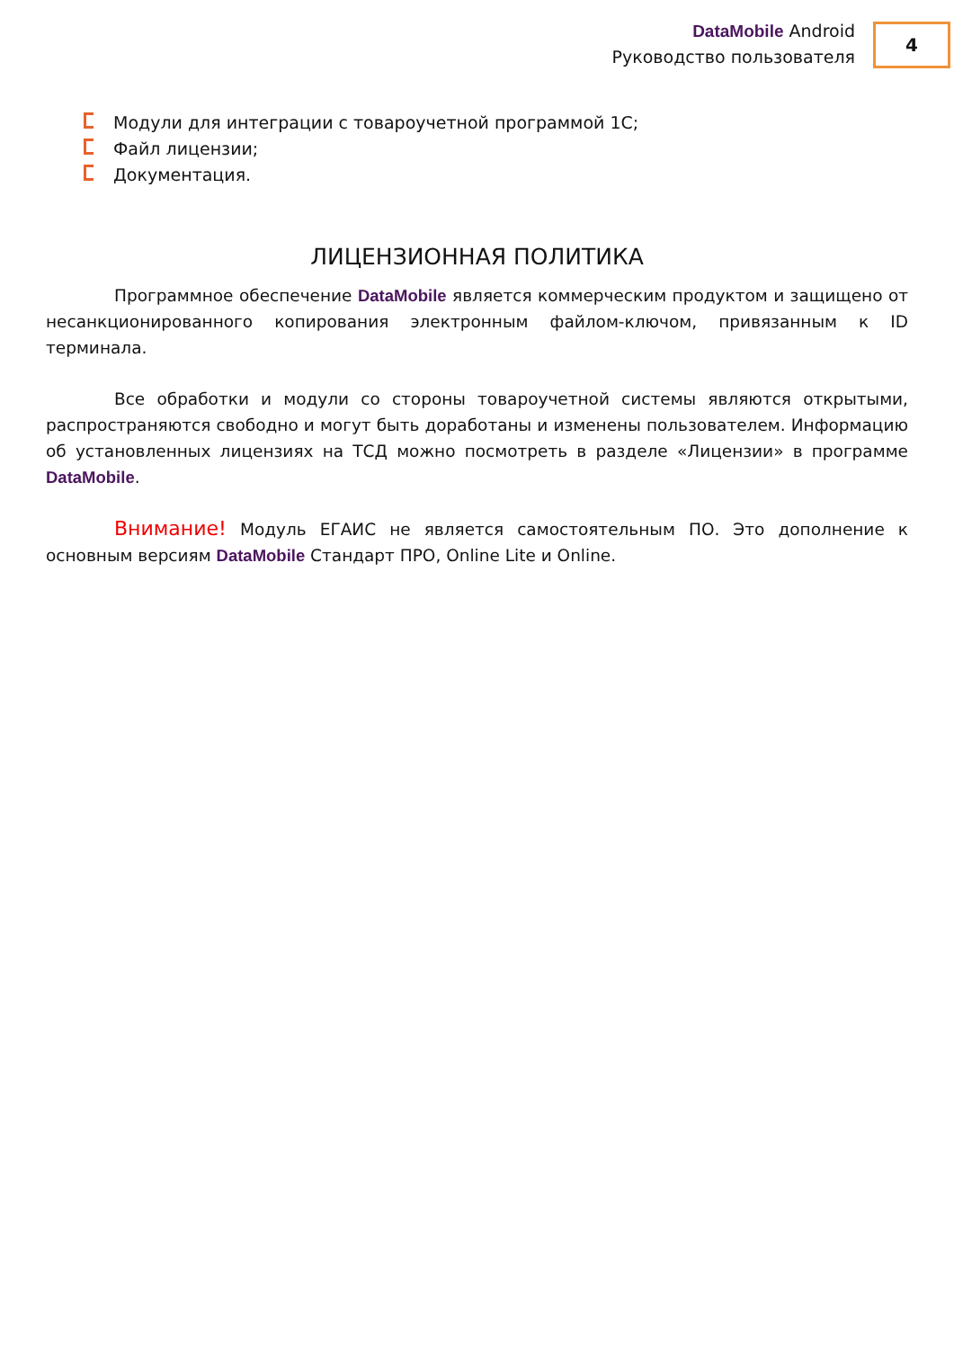DataMobile Android
Руководство пользователя
4
Модули для интеграции с товароучетной программой 1С;
Файл лицензии;
Документация.
ЛИЦЕНЗИОННАЯ ПОЛИТИКА
Программное обеспечение DataMobile является коммерческим продуктом и защищено от несанкционированного копирования электронным файлом-ключом, привязанным к ID терминала.
Все обработки и модули со стороны товароучетной системы являются открытыми, распространяются свободно и могут быть доработаны и изменены пользователем. Информацию об установленных лицензиях на ТСД можно посмотреть в разделе «Лицензии» в программе DataMobile.
Внимание! Модуль ЕГАИС не является самостоятельным ПО. Это дополнение к основным версиям DataMobile Стандарт ПРО, Online Lite и Online.